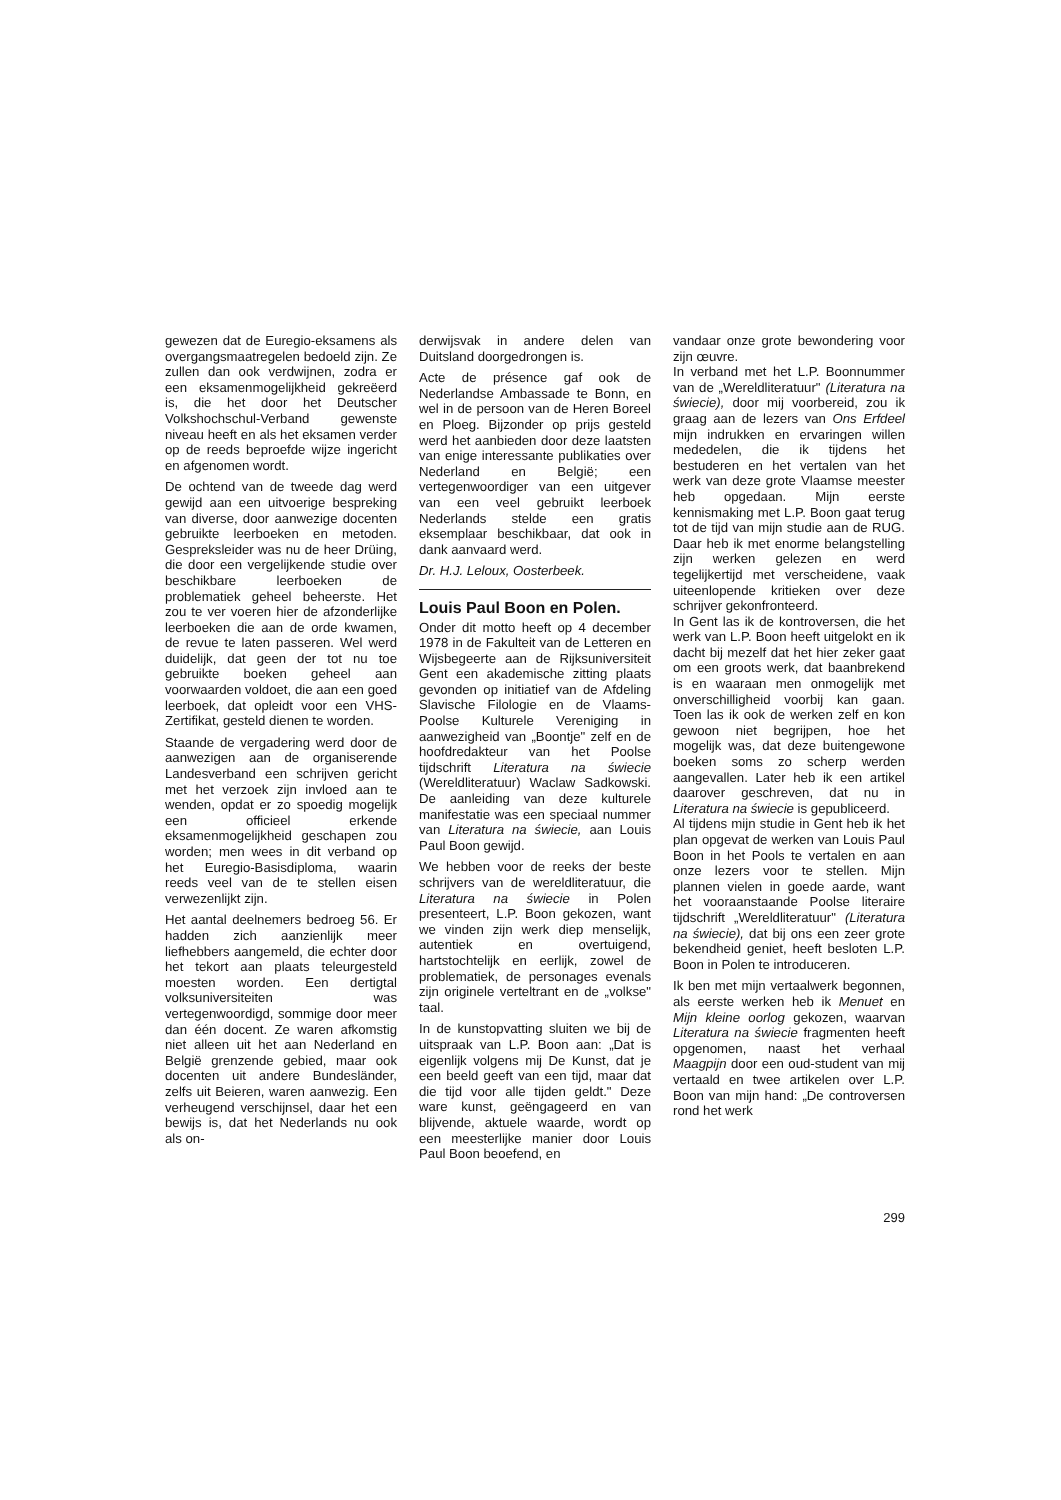gewezen dat de Euregio-eksamens als overgangsmaatregelen bedoeld zijn. Ze zullen dan ook verdwijnen, zodra er een eksamenmogelijkheid gekreëerd is, die het door het Deutscher Volkshochschul-Verband gewenste niveau heeft en als het eksamen verder op de reeds beproefde wijze ingericht en afgenomen wordt.
De ochtend van de tweede dag werd gewijd aan een uitvoerige bespreking van diverse, door aanwezige docenten gebruikte leerboeken en metoden. Gespreksleider was nu de heer Drüing, die door een vergelijkende studie over beschikbare leerboeken de problematiek geheel beheerste. Het zou te ver voeren hier de afzonderlijke leerboeken die aan de orde kwamen, de revue te laten passeren. Wel werd duidelijk, dat geen der tot nu toe gebruikte boeken geheel aan voorwaarden voldoet, die aan een goed leerboek, dat opleidt voor een VHS-Zertifikat, gesteld dienen te worden.
Staande de vergadering werd door de aanwezigen aan de organiserende Landesverband een schrijven gericht met het verzoek zijn invloed aan te wenden, opdat er zo spoedig mogelijk een officieel erkende eksamenmogelijkheid geschapen zou worden; men wees in dit verband op het Euregio-Basisdiploma, waarin reeds veel van de te stellen eisen verwezenlijkt zijn.
Het aantal deelnemers bedroeg 56. Er hadden zich aanzienlijk meer liefhebbers aangemeld, die echter door het tekort aan plaats teleurgesteld moesten worden. Een dertigtal volksuniversiteiten was vertegenwoordigd, sommige door meer dan één docent. Ze waren afkomstig niet alleen uit het aan Nederland en België grenzende gebied, maar ook docenten uit andere Bundesländer, zelfs uit Beieren, waren aanwezig. Een verheugend verschijnsel, daar het een bewijs is, dat het Nederlands nu ook als on-
derwijsvak in andere delen van Duitsland doorgedrongen is.
Acte de présence gaf ook de Nederlandse Ambassade te Bonn, en wel in de persoon van de Heren Boreel en Ploeg. Bijzonder op prijs gesteld werd het aanbieden door deze laatsten van enige interessante publikaties over Nederland en België; een vertegenwoordiger van een uitgever van een veel gebruikt leerboek Nederlands stelde een gratis eksemplaar beschikbaar, dat ook in dank aanvaard werd.
Dr. H.J. Leloux, Oosterbeek.
Louis Paul Boon en Polen.
Onder dit motto heeft op 4 december 1978 in de Fakulteit van de Letteren en Wijsbegeerte aan de Rijksuniversiteit Gent een akademische zitting plaats gevonden op initiatief van de Afdeling Slavische Filologie en de Vlaams-Poolse Kulturele Vereniging in aanwezigheid van „Boontje" zelf en de hoofdredakteur van het Poolse tijdschrift Literatura na świecie (Wereldliteratuur) Waclaw Sadkowski. De aanleiding van deze kulturele manifestatie was een speciaal nummer van Literatura na świecie, aan Louis Paul Boon gewijd.
We hebben voor de reeks der beste schrijvers van de wereldliteratuur, die Literatura na świecie in Polen presenteert, L.P. Boon gekozen, want we vinden zijn werk diep menselijk, autentiek en overtuigend, hartstochtelijk en eerlijk, zowel de problematiek, de personages evenals zijn originele verteltrant en de „volkse" taal.
In de kunstopvatting sluiten we bij de uitspraak van L.P. Boon aan: „Dat is eigenlijk volgens mij De Kunst, dat je een beeld geeft van een tijd, maar dat die tijd voor alle tijden geldt." Deze ware kunst, geëngageerd en van blijvende, aktuele waarde, wordt op een meesterlijke manier door Louis Paul Boon beoefend, en
vandaar onze grote bewondering voor zijn œuvre.
In verband met het L.P. Boonnummer van de „Wereldliteratuur" (Literatura na świecie), door mij voorbereid, zou ik graag aan de lezers van Ons Erfdeel mijn indrukken en ervaringen willen mededelen, die ik tijdens het bestuderen en het vertalen van het werk van deze grote Vlaamse meester heb opgedaan. Mijn eerste kennismaking met L.P. Boon gaat terug tot de tijd van mijn studie aan de RUG. Daar heb ik met enorme belangstelling zijn werken gelezen en werd tegelijkertijd met verscheidene, vaak uiteenlopende kritieken over deze schrijver gekonfronteerd.
In Gent las ik de kontroversen, die het werk van L.P. Boon heeft uitgelokt en ik dacht bij mezelf dat het hier zeker gaat om een groots werk, dat baanbrekend is en waaraan men onmogelijk met onverschilligheid voorbij kan gaan. Toen las ik ook de werken zelf en kon gewoon niet begrijpen, hoe het mogelijk was, dat deze buitengewone boeken soms zo scherp werden aangevallen. Later heb ik een artikel daarover geschreven, dat nu in Literatura na świecie is gepubliceerd.
Al tijdens mijn studie in Gent heb ik het plan opgevat de werken van Louis Paul Boon in het Pools te vertalen en aan onze lezers voor te stellen. Mijn plannen vielen in goede aarde, want het vooraanstaande Poolse literaire tijdschrift „Wereldliteratuur" (Literatura na świecie), dat bij ons een zeer grote bekendheid geniet, heeft besloten L.P. Boon in Polen te introduceren.
Ik ben met mijn vertaalwerk begonnen, als eerste werken heb ik Menuet en Mijn kleine oorlog gekozen, waarvan Literatura na świecie fragmenten heeft opgenomen, naast het verhaal Maagpijn door een oud-student van mij vertaald en twee artikelen over L.P. Boon van mijn hand: „De controversen rond het werk
299